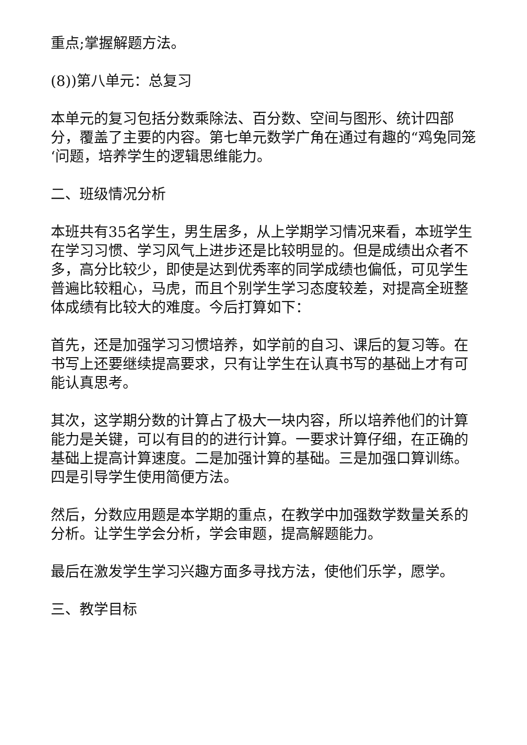重点;掌握解题方法。
(8))第八单元：总复习
本单元的复习包括分数乘除法、百分数、空间与图形、统计四部分，覆盖了主要的内容。第七单元数学广角在通过有趣的“鸡兔同笼‘问题，培养学生的逻辑思维能力。
二、班级情况分析
本班共有35名学生，男生居多，从上学期学习情况来看，本班学生在学习习惯、学习风气上进步还是比较明显的。但是成绩出众者不多，高分比较少，即使是达到优秀率的同学成绩也偏低，可见学生普遍比较粗心，马虎，而且个别学生学习态度较差，对提高全班整体成绩有比较大的难度。今后打算如下：
首先，还是加强学习习惯培养，如学前的自习、课后的复习等。在书写上还要继续提高要求，只有让学生在认真书写的基础上才有可能认真思考。
其次，这学期分数的计算占了极大一块内容，所以培养他们的计算能力是关键，可以有目的的进行计算。一要求计算仔细，在正确的基础上提高计算速度。二是加强计算的基础。三是加强口算训练。四是引导学生使用简便方法。
然后，分数应用题是本学期的重点，在教学中加强数学数量关系的分析。让学生学会分析，学会审题，提高解题能力。
最后在激发学生学习兴趣方面多寻找方法，使他们乐学，愿学。
三、教学目标